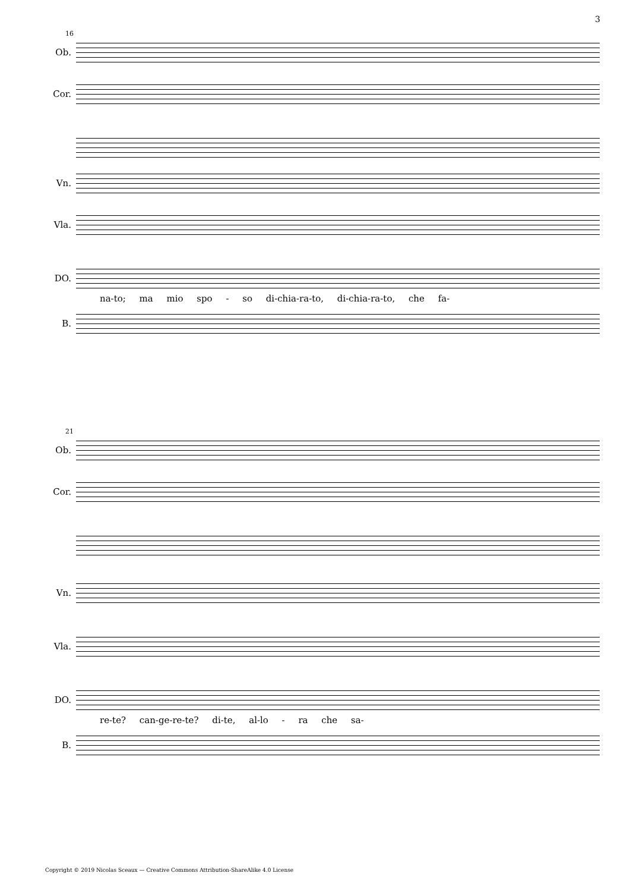3
16
Ob.
Cor.
Vn.
Vla.
DO.
na-to; ma mio spo - so di-chia-ra-to, di-chia-ra-to, che fa-
B.
21
Ob.
Cor.
Vn.
Vla.
DO.
re-te? can-ge-re-te? di-te, al-lo - ra che sa-
B.
Copyright © 2019 Nicolas Sceaux — Creative Commons Attribution-ShareAlike 4.0 License